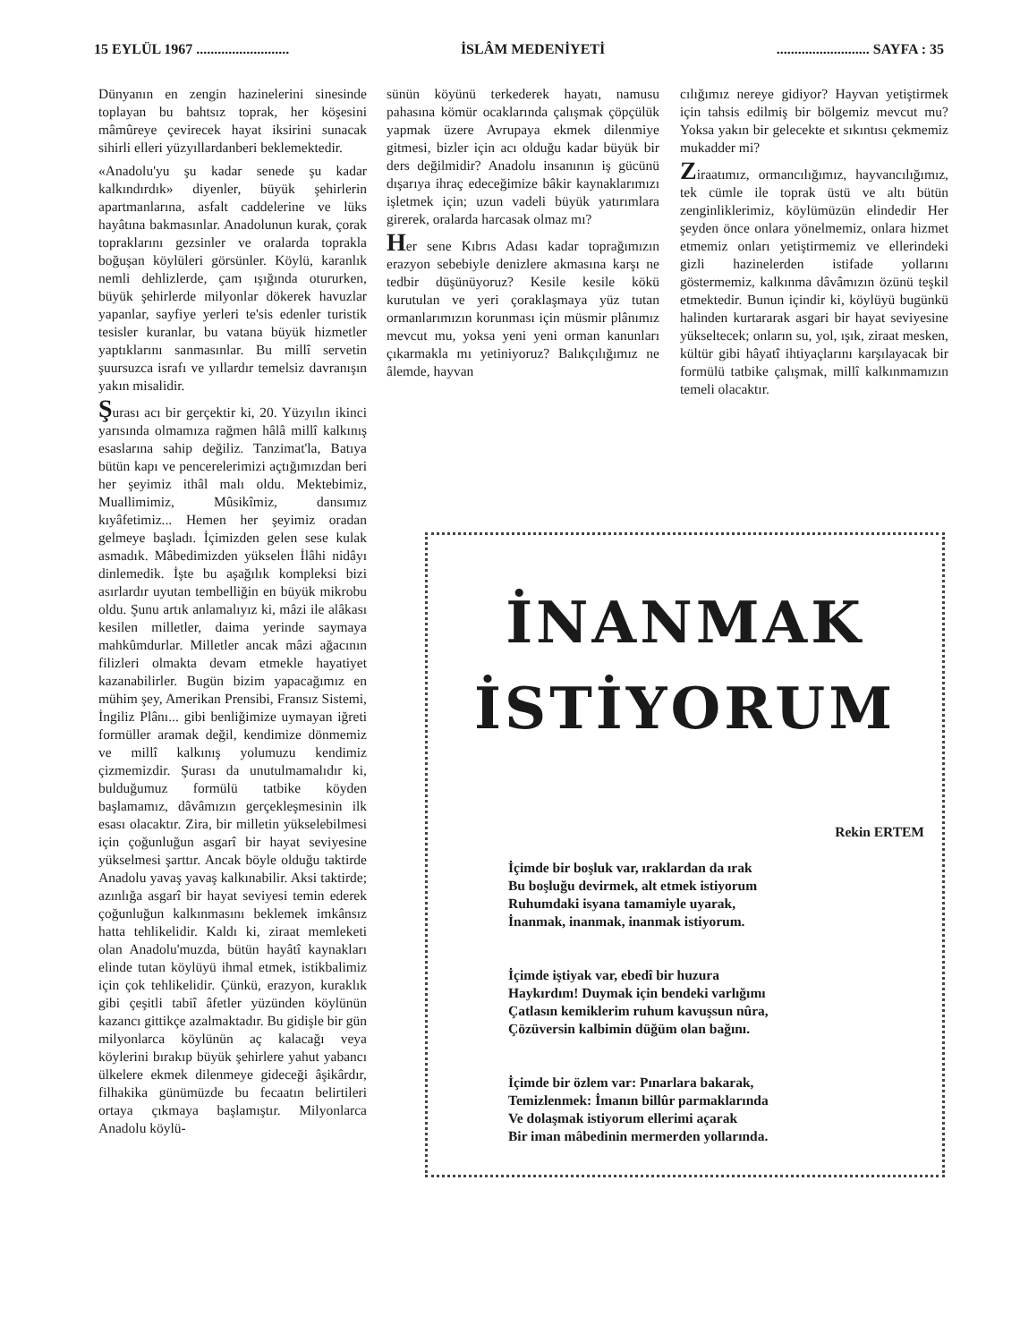15 EYLÜL 1967 .......................... İSLÂM MEDENİYETİ.......................... SAYFA : 35
Dünyanın en zengin hazinelerini sinesinde toplayan bu bahtsız toprak, her köşesini mâmûreye çevirecek hayat iksirini sunacak sihirli elleri yüzyıllardanberi beklemektedir.
«Anadolu'yu şu kadar senede şu kadar kalkındırdık» diyenler, büyük şehirlerin apartmanlarına, asfalt caddelerine ve lüks hayâtına bakmasınlar. Anadolunun kurak, çorak topraklarını gezsinler ve oralarda toprakla boğuşan köylüleri görsünler. Köylü, karanlık nemli dehlizlerde, çam ışığında otururken, büyük şehirlerde milyonlar dökerek havuzlar yapanlar, sayfiye yerleri te'sis edenler turistik tesisler kuranlar, bu vatana büyük hizmetler yaptıklarını sanmasınlar. Bu millî servetin şuursuzca israfı ve yıllardır temelsiz davranışın yakın misalidir.
Şurası acı bir gerçektir ki, 20. Yüzyılın ikinci yarısında olmamıza rağmen hâlâ millî kalkınış esaslarına sahip değiliz. Tanzimat'la, Batıya bütün kapı ve pencerelerimizi açtığımızdan beri her şeyimiz ithâl malı oldu. Mektebimiz, Muallimimiz, Mûsikîmiz, dansımız kıyâfetimiz... Hemen her şeyimiz oradan gelmeye başladı. İçimizden gelen sese kulak asmadık. Mâbedimizden yükselen İlâhi nidâyı dinlemedik. İşte bu aşağılık kompleksi bizi asırlardır uyutan tembelliğin en büyük mikrobu oldu. Şunu artık anlamalıyız ki, mâzi ile alâkası kesilen milletler, daima yerinde saymaya mahkûmdurlar. Milletler ancak mâzi ağacının filizleri olmakta devam etmekle hayatiyet kazanabilirler. Bugün bizim yapacağımız en mühim şey, Amerikan Prensibi, Fransız Sistemi, İngiliz Plânı... gibi benliğimize uymayan iğreti formüller aramak değil, kendimize dönmemiz ve millî kalkınış yolumuzu kendimiz çizmemizdir. Şurası da unutulmamalıdır ki, bulduğumuz formülü tatbike köyden başlamamız, dâvâmızın gerçekleşmesinin ilk esası olacaktır. Zira, bir milletin yükselebilmesi için çoğunluğun asgarî bir hayat seviyesine yükselmesi şarttır. Ancak böyle olduğu taktirde Anadolu yavaş yavaş kalkınabilir. Aksi taktirde; azınlığa asgarî bir hayat seviyesi temin ederek çoğunluğun kalkınmasını beklemek imkânsız hatta tehlikelidir. Kaldı ki, ziraat memleketi olan Anadolu'muzda, bütün hayâtî kaynakları elinde tutan köylüyü ihmal etmek, istikbalimiz için çok tehlikelidir. Çünkü, erazyon, kuraklık gibi çeşitli tabiî âfetler yüzünden köylünün kazancı gittikçe azalmaktadır. Bu gidişle bir gün milyonlarca köylünün aç kalacağı veya köylerini bırakıp büyük şehirlere yahut yabancı ülkelere ekmek dilenmeye gideceği âşikârdır, filhakika günümüzde bu fecaatın belirtileri ortaya çıkmaya başlamıştır. Milyonlarca Anadolu köylü-
sünün köyünü terkederek hayatı, namusu pahasına kömür ocaklarında çalışmak çöpçülük yapmak üzere Avrupaya ekmek dilenmiye gitmesi, bizler için acı olduğu kadar büyük bir ders değilmidir? Anadolu insanının iş gücünü dışarıya ihraç edeceğimize bâkir kaynaklarımızı işletmek için; uzun vadeli büyük yatırımlara girerek, oralarda harcasak olmaz mı?
Her sene Kıbrıs Adası kadar toprağımızın erazyon sebebiyle denizlere akmasına karşı ne tedbir düşünüyoruz? Kesile kesile kökü kurutulan ve yeri çoraklaşmaya yüz tutan ormanlarımızın korunması için müsmir plânımız mevcut mu, yoksa yeni yeni orman kanunları çıkarmakla mı yetiniyoruz? Balıkçılığımız ne âlemde, hayvan
cılığımız nereye gidiyor? Hayvan yetiştirmek için tahsis edilmiş bir bölgemiz mevcut mu? Yoksa yakın bir gelecekte et sıkıntısı çekmemiz mukadder mi?
Ziraatımız, ormancılığımız, hayvancılığımız, tek cümle ile toprak üstü ve altı bütün zenginliklerimiz, köylümüzün elindedir Her şeyden önce onlara yönelmemiz, onlara hizmet etmemiz onları yetiştirmemiz ve ellerindeki gizli hazinelerden istifade yollarını göstermemiz, kalkınma dâvâmızın özünü teşkil etmektedir. Bunun içindir ki, köylüyü bugünkü halinden kurtararak asgari bir hayat seviyesine yükseltecek; onların su, yol, ışık, ziraat mesken, kültür gibi hâyatî ihtiyaçlarını karşılayacak bir formülü tatbike çalışmak, millî kalkınmamızın temeli olacaktır.
İNANMAK
İSTİYORUM
Rekin ERTEM
İçimde bir boşluk var, ıraklardan da ırak
Bu boşluğu devirmek, alt etmek istiyorum
Ruhumdaki isyana tamamiyle uyarak,
İnanmak, inanmak, inanmak istiyorum.
İçimde iştiyak var, ebedî bir huzura
Haykırdım! Duymak için bendeki varlığımı
Çatlasın kemiklerim ruhum kavuşsun nûra,
Çözüversin kalbimin düğüm olan bağını.
İçimde bir özlem var: Pınarlara bakarak,
Temizlenmek: İmanın billûr parmaklarında
Ve dolaşmak istiyorum ellerimi açarak
Bir iman mâbedinin mermerden yollarında.